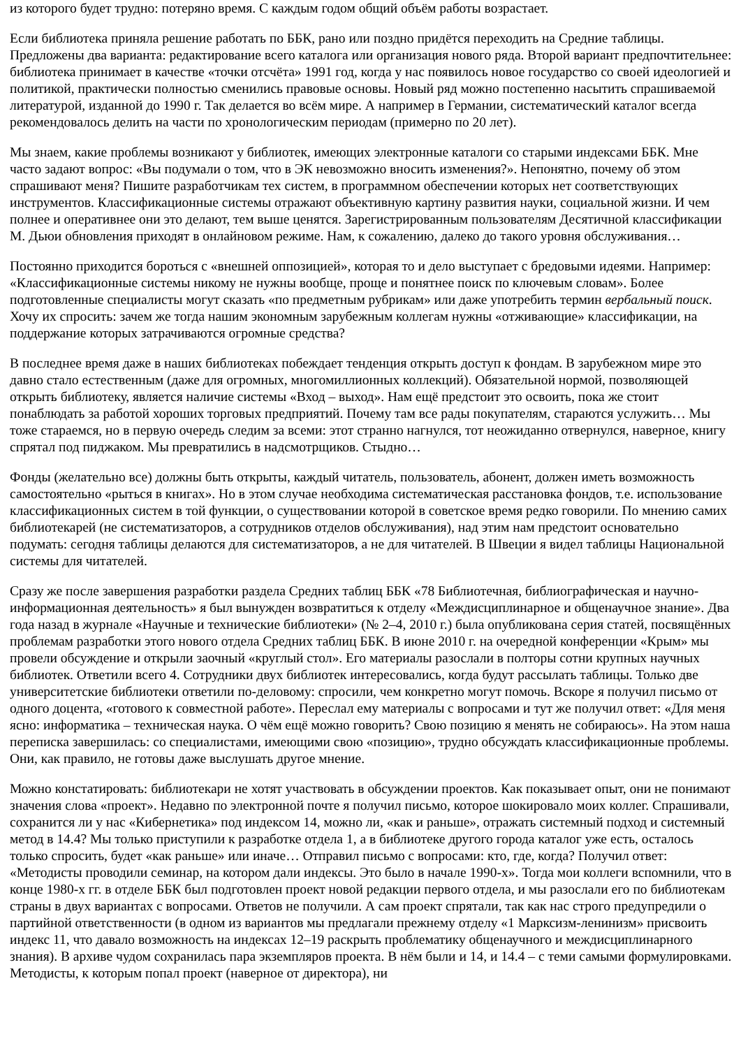из которого будет трудно: потеряно время. С каждым годом общий объём работы возрастает.
Если библиотека приняла решение работать по ББК, рано или поздно придётся переходить на Средние таблицы. Предложены два варианта: редактирование всего каталога или организация нового ряда. Второй вариант предпочтительнее: библиотека принимает в качестве «точки отсчёта» 1991 год, когда у нас появилось новое государство со своей идеологией и политикой, практически полностью сменились правовые основы. Новый ряд можно постепенно насытить спрашиваемой литературой, изданной до 1990 г. Так делается во всём мире. А например в Германии, систематический каталог всегда рекомендовалось делить на части по хронологическим периодам (примерно по 20 лет).
Мы знаем, какие проблемы возникают у библиотек, имеющих электронные каталоги со старыми индексами ББК. Мне часто задают вопрос: «Вы подумали о том, что в ЭК невозможно вносить изменения?». Непонятно, почему об этом спрашивают меня? Пишите разработчикам тех систем, в программном обеспечении которых нет соответствующих инструментов. Классификационные системы отражают объективную картину развития науки, социальной жизни. И чем полнее и оперативнее они это делают, тем выше ценятся. Зарегистрированным пользователям Десятичной классификации М. Дьюи обновления приходят в онлайновом режиме. Нам, к сожалению, далеко до такого уровня обслуживания…
Постоянно приходится бороться с «внешней оппозицией», которая то и дело выступает с бредовыми идеями. Например: «Классификационные системы никому не нужны вообще, проще и понятнее поиск по ключевым словам». Более подготовленные специалисты могут сказать «по предметным рубрикам» или даже употребить термин вербальный поиск. Хочу их спросить: зачем же тогда нашим экономным зарубежным коллегам нужны «отживающие» классификации, на поддержание которых затрачиваются огромные средства?
В последнее время даже в наших библиотеках побеждает тенденция открыть доступ к фондам. В зарубежном мире это давно стало естественным (даже для огромных, многомиллионных коллекций). Обязательной нормой, позволяющей открыть библиотеку, является наличие системы «Вход – выход». Нам ещё предстоит это освоить, пока же стоит понаблюдать за работой хороших торговых предприятий. Почему там все рады покупателям, стараются услужить… Мы тоже стараемся, но в первую очередь следим за всеми: этот странно нагнулся, тот неожиданно отвернулся, наверное, книгу спрятал под пиджаком. Мы превратились в надсмотрщиков. Стыдно…
Фонды (желательно все) должны быть открыты, каждый читатель, пользователь, абонент, должен иметь возможность самостоятельно «рыться в книгах». Но в этом случае необходима систематическая расстановка фондов, т.е. использование классификационных систем в той функции, о существовании которой в советское время редко говорили. По мнению самих библиотекарей (не систематизаторов, а сотрудников отделов обслуживания), над этим нам предстоит основательно подумать: сегодня таблицы делаются для систематизаторов, а не для читателей. В Швеции я видел таблицы Национальной системы для читателей.
Сразу же после завершения разработки раздела Средних таблиц ББК «78 Библиотечная, библиографическая и научно-информационная деятельность» я был вынужден возвратиться к отделу «Междисциплинарное и общенаучное знание». Два года назад в журнале «Научные и технические библиотеки» (№ 2–4, 2010 г.) была опубликована серия статей, посвящённых проблемам разработки этого нового отдела Средних таблиц ББК. В июне 2010 г. на очередной конференции «Крым» мы провели обсуждение и открыли заочный «круглый стол». Его материалы разослали в полторы сотни крупных научных библиотек. Ответили всего 4. Сотрудники двух библиотек интересовались, когда будут рассылать таблицы. Только две университетские библиотеки ответили по-деловому: спросили, чем конкретно могут помочь. Вскоре я получил письмо от одного доцента, «готового к совместной работе». Переслал ему материалы с вопросами и тут же получил ответ: «Для меня ясно: информатика – техническая наука. О чём ещё можно говорить? Свою позицию я менять не собираюсь». На этом наша переписка завершилась: со специалистами, имеющими свою «позицию», трудно обсуждать классификационные проблемы. Они, как правило, не готовы даже выслушать другое мнение.
Можно констатировать: библиотекари не хотят участвовать в обсуждении проектов. Как показывает опыт, они не понимают значения слова «проект». Недавно по электронной почте я получил письмо, которое шокировало моих коллег. Спрашивали, сохранится ли у нас «Кибернетика» под индексом 14, можно ли, «как и раньше», отражать системный подход и системный метод в 14.4? Мы только приступили к разработке отдела 1, а в библиотеке другого города каталог уже есть, осталось только спросить, будет «как раньше» или иначе… Отправил письмо с вопросами: кто, где, когда? Получил ответ: «Методисты проводили семинар, на котором дали индексы. Это было в начале 1990-х». Тогда мои коллеги вспомнили, что в конце 1980-х гг. в отделе ББК был подготовлен проект новой редакции первого отдела, и мы разослали его по библиотекам страны в двух вариантах с вопросами. Ответов не получили. А сам проект спрятали, так как нас строго предупредили о партийной ответственности (в одном из вариантов мы предлагали прежнему отделу «1 Марксизм-ленинизм» присвоить индекс 11, что давало возможность на индексах 12–19 раскрыть проблематику общенаучного и междисциплинарного знания). В архиве чудом сохранилась пара экземпляров проекта. В нём были и 14, и 14.4 – с теми самыми формулировками. Методисты, к которым попал проект (наверное от директора), ни